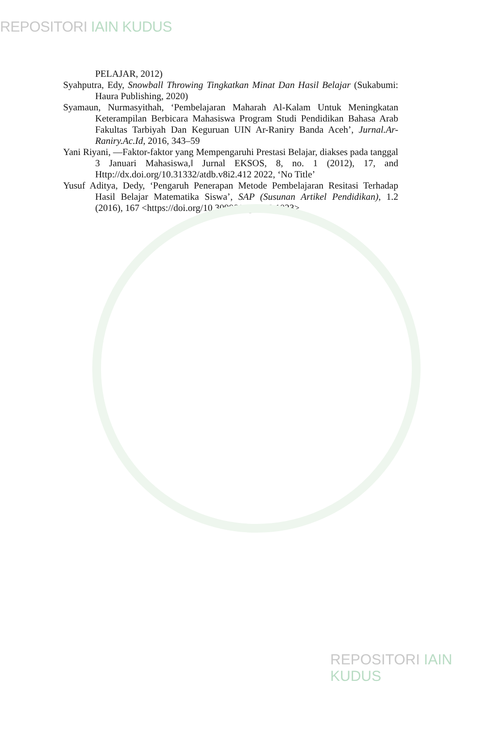REPOSITORI IAIN KUDUS
PELAJAR, 2012)
Syahputra, Edy, Snowball Throwing Tingkatkan Minat Dan Hasil Belajar (Sukabumi: Haura Publishing, 2020)
Syamaun, Nurmasyithah, ‘Pembelajaran Maharah Al-Kalam Untuk Meningkatan Keterampilan Berbicara Mahasiswa Program Studi Pendidikan Bahasa Arab Fakultas Tarbiyah Dan Keguruan UIN Ar-Raniry Banda Aceh’, Jurnal.Ar-Raniry.Ac.Id, 2016, 343–59
Yani Riyani, ―Faktor-faktor yang Mempengaruhi Prestasi Belajar, diakses pada tanggal 3 Januari Mahasiswa,‖ Jurnal EKSOS, 8, no. 1 (2012), 17, and Http://dx.doi.org/10.31332/atdb.v8i2.412 2022, ‘No Title’
Yusuf Aditya, Dedy, ‘Pengaruh Penerapan Metode Pembelajaran Resitasi Terhadap Hasil Belajar Matematika Siswa’, SAP (Susunan Artikel Pendidikan), 1.2 (2016), 167 <https://doi.org/10.30998/sap.v1i2.1023>
REPOSITORI IAIN KUDUS